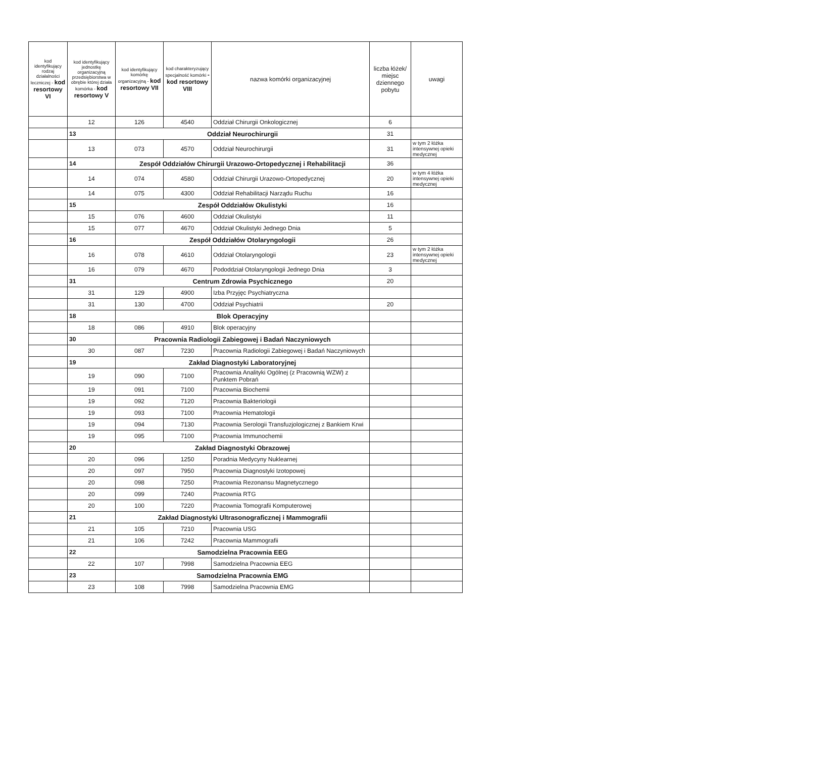| kod identyfikujący rodzaj działalności leczniczej - kod resortowy VI | kod identyfikujący jednostkę organizacyjną przedsiębiorstwa w obrębie której działa komórka - kod resortowy V | kod identyfikujący komórkę organizacyjną - kod resortowy VII | kod charakteryzujący specjalność komórki - kod resortowy VIII | nazwa komórki organizacyjnej | liczba łóżek/ miejsc dziennego pobytu | uwagi |
| --- | --- | --- | --- | --- | --- | --- |
| | 12 | 126 | 4540 | Oddział Chirurgii Onkologicznej | 6 | |
| | 13 | Oddział Neurochirurgii | | | 31 | |
| | 13 | 073 | 4570 | Oddział Neurochirurgii | 31 | w tym 2 łóżka intensywnej opieki medycznej |
| | 14 | Zespół Oddziałów Chirurgii Urazowo-Ortopedycznej i Rehabilitacji | | | 36 | |
| | 14 | 074 | 4580 | Oddział Chirurgii Urazowo-Ortopedycznej | 20 | w tym 4 łóżka intensywnej opieki medycznej |
| | 14 | 075 | 4300 | Oddział Rehabilitacji Narządu Ruchu | 16 | |
| | 15 | Zespół Oddziałów Okulistyki | | | 16 | |
| | 15 | 076 | 4600 | Oddział Okulistyki | 11 | |
| | 15 | 077 | 4670 | Oddział Okulistyki Jednego Dnia | 5 | |
| | 16 | Zespół Oddziałów Otolaryngologii | | | 26 | |
| | 16 | 078 | 4610 | Oddział Otolaryngologii | 23 | w tym 2 łóżka intensywnej opieki medycznej |
| | 16 | 079 | 4670 | Pododdział Otolaryngologii Jednego Dnia | 3 | |
| | 31 | Centrum Zdrowia Psychicznego | | | 20 | |
| | 31 | 129 | 4900 | Izba Przyjęc Psychiatryczna | | |
| | 31 | 130 | 4700 | Oddział Psychiatrii | 20 | |
| | 18 | Blok Operacyjny | | | | |
| | 18 | 086 | 4910 | Blok operacyjny | | |
| | 30 | Pracownia Radiologii Zabiegowej i Badań Naczyniowych | | | | |
| | 30 | 087 | 7230 | Pracownia Radiologii Zabiegowej i Badań Naczyniowych | | |
| | 19 | Zakład Diagnostyki Laboratoryjnej | | | | |
| | 19 | 090 | 7100 | Pracownia Analityki Ogólnej (z Pracownią WZW) z Punktem Pobrań | | |
| | 19 | 091 | 7100 | Pracownia Biochemii | | |
| | 19 | 092 | 7120 | Pracownia Bakteriologii | | |
| | 19 | 093 | 7100 | Pracownia Hematologii | | |
| | 19 | 094 | 7130 | Pracownia Serologii Transfuzjologicznej z Bankiem Krwi | | |
| | 19 | 095 | 7100 | Pracownia Immunochemii | | |
| | 20 | Zakład Diagnostyki Obrazowej | | | | |
| | 20 | 096 | 1250 | Poradnia Medycyny Nuklearnej | | |
| | 20 | 097 | 7950 | Pracownia Diagnostyki Izotopowej | | |
| | 20 | 098 | 7250 | Pracownia Rezonansu Magnetycznego | | |
| | 20 | 099 | 7240 | Pracownia RTG | | |
| | 20 | 100 | 7220 | Pracownia Tomografii Komputerowej | | |
| | 21 | Zakład Diagnostyki Ultrasonograficznej i Mammografii | | | | |
| | 21 | 105 | 7210 | Pracownia USG | | |
| | 21 | 106 | 7242 | Pracownia Mammografii | | |
| | 22 | Samodzielna Pracownia EEG | | | | |
| | 22 | 107 | 7998 | Samodzielna Pracownia EEG | | |
| | 23 | Samodzielna Pracownia EMG | | | | |
| | 23 | 108 | 7998 | Samodzielna Pracownia EMG | | |